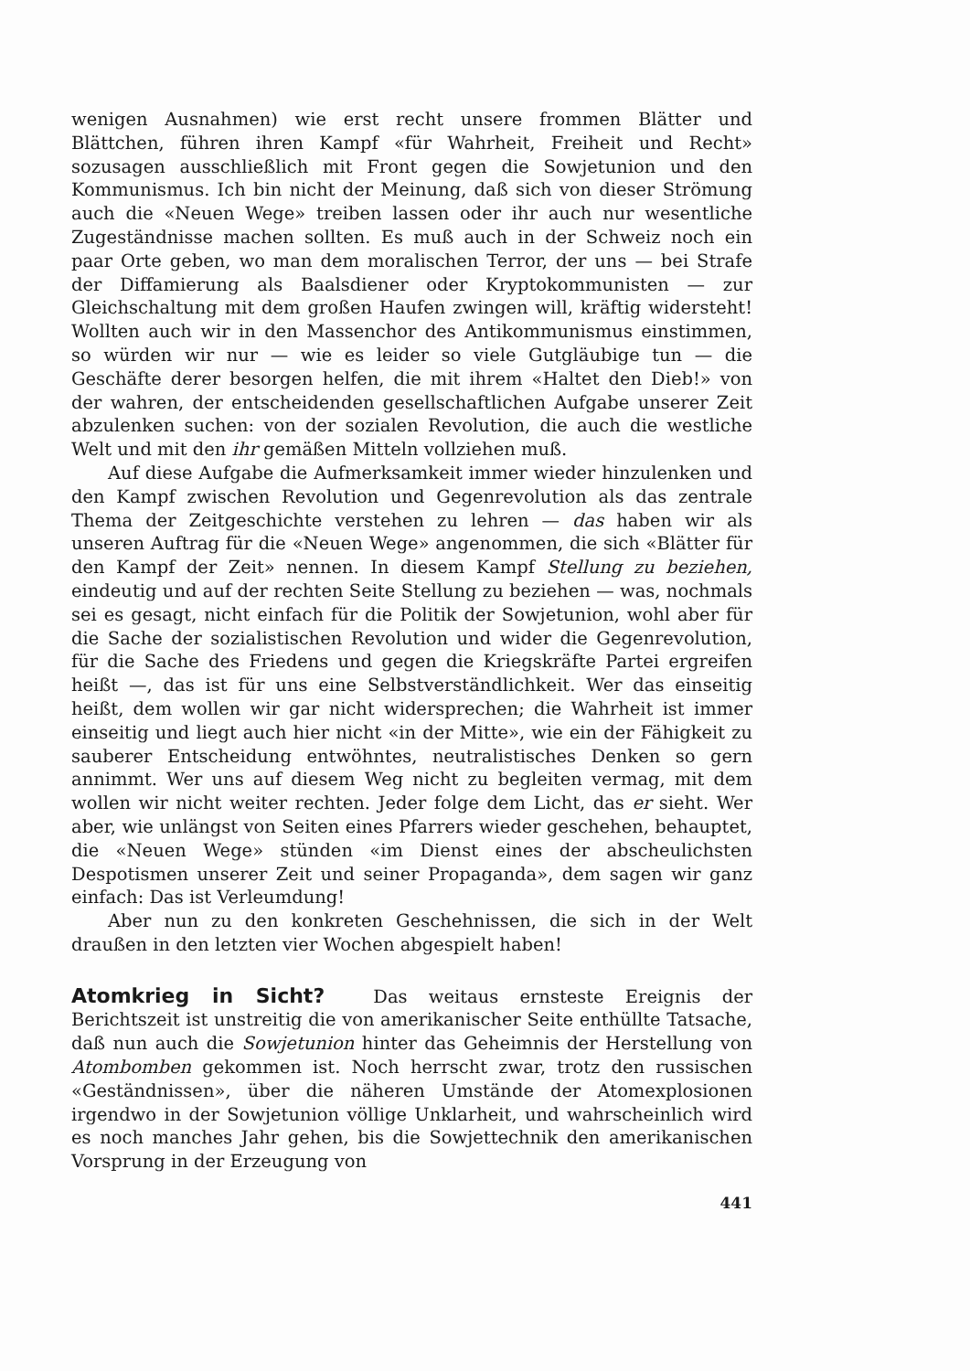wenigen Ausnahmen) wie erst recht unsere frommen Blätter und Blättchen, führen ihren Kampf «für Wahrheit, Freiheit und Recht» sozusagen ausschließlich mit Front gegen die Sowjetunion und den Kommunismus. Ich bin nicht der Meinung, daß sich von dieser Strömung auch die «Neuen Wege» treiben lassen oder ihr auch nur wesentliche Zugeständnisse machen sollten. Es muß auch in der Schweiz noch ein paar Orte geben, wo man dem moralischen Terror, der uns — bei Strafe der Diffamierung als Baalsdiener oder Kryptokommunisten — zur Gleichschaltung mit dem großen Haufen zwingen will, kräftig widersteht! Wollten auch wir in den Massenchor des Antikommunismus einstimmen, so würden wir nur — wie es leider so viele Gutgläubige tun — die Geschäfte derer besorgen helfen, die mit ihrem «Haltet den Dieb!» von der wahren, der entscheidenden gesellschaftlichen Aufgabe unserer Zeit abzulenken suchen: von der sozialen Revolution, die auch die westliche Welt und mit den ihr gemäßen Mitteln vollziehen muß.
Auf diese Aufgabe die Aufmerksamkeit immer wieder hinzulenken und den Kampf zwischen Revolution und Gegenrevolution als das zentrale Thema der Zeitgeschichte verstehen zu lehren — das haben wir als unseren Auftrag für die «Neuen Wege» angenommen, die sich «Blätter für den Kampf der Zeit» nennen. In diesem Kampf Stellung zu beziehen, eindeutig und auf der rechten Seite Stellung zu beziehen — was, nochmals sei es gesagt, nicht einfach für die Politik der Sowjetunion, wohl aber für die Sache der sozialistischen Revolution und wider die Gegenrevolution, für die Sache des Friedens und gegen die Kriegskräfte Partei ergreifen heißt —, das ist für uns eine Selbstverständlichkeit. Wer das einseitig heißt, dem wollen wir gar nicht widersprechen; die Wahrheit ist immer einseitig und liegt auch hier nicht «in der Mitte», wie ein der Fähigkeit zu sauberer Entscheidung entwöhntes, neutralistisches Denken so gern annimmt. Wer uns auf diesem Weg nicht zu begleiten vermag, mit dem wollen wir nicht weiter rechten. Jeder folge dem Licht, das er sieht. Wer aber, wie unlängst von Seiten eines Pfarrers wieder geschehen, behauptet, die «Neuen Wege» stünden «im Dienst eines der abscheulichsten Despotismen unserer Zeit und seiner Propaganda», dem sagen wir ganz einfach: Das ist Verleumdung!
Aber nun zu den konkreten Geschehnissen, die sich in der Welt draußen in den letzten vier Wochen abgespielt haben!
Atomkrieg in Sicht?
Das weitaus ernsteste Ereignis der Berichtszeit ist unstreitig die von amerikanischer Seite enthüllte Tatsache, daß nun auch die Sowjetunion hinter das Geheimnis der Herstellung von Atombomben gekommen ist. Noch herrscht zwar, trotz den russischen «Geständnissen», über die näheren Umstände der Atomexplosionen irgendwo in der Sowjetunion völlige Unklarheit, und wahrscheinlich wird es noch manches Jahr gehen, bis die Sowjettechnik den amerikanischen Vorsprung in der Erzeugung von
441